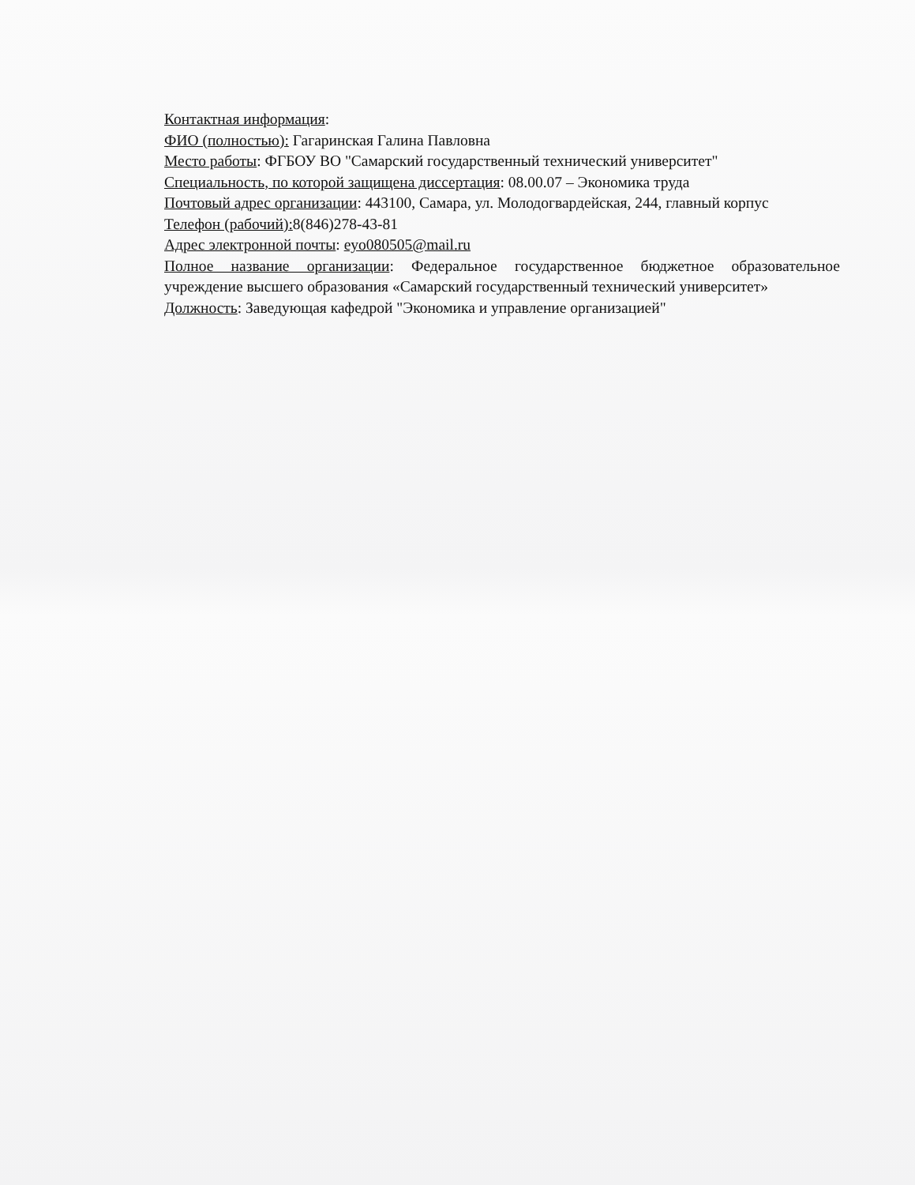Контактная информация:
ФИО (полностью): Гагаринская Галина Павловна
Место работы: ФГБОУ ВО "Самарский государственный технический университет"
Специальность, по которой защищена диссертация: 08.00.07 – Экономика труда
Почтовый адрес организации: 443100, Самара, ул. Молодогвардейская, 244, главный корпус
Телефон (рабочий): 8(846)278-43-81
Адрес электронной почты: eyo080505@mail.ru
Полное название организации: Федеральное государственное бюджетное образовательное учреждение высшего образования «Самарский государственный технический университет»
Должность: Заведующая кафедрой "Экономика и управление организацией"